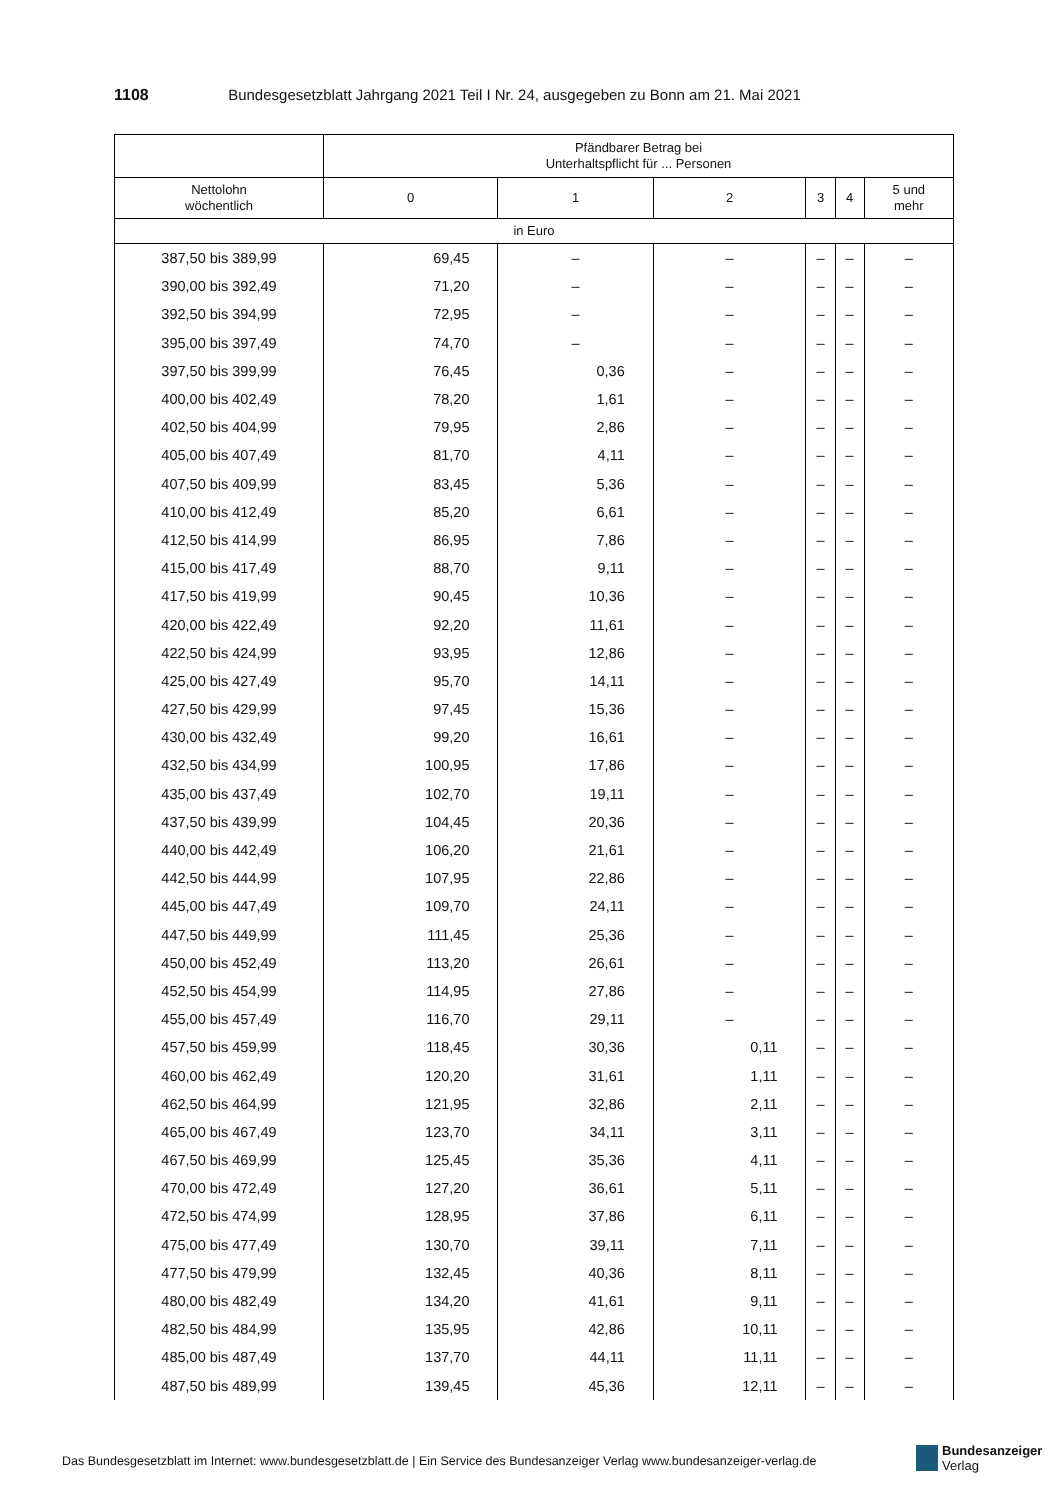1108 Bundesgesetzblatt Jahrgang 2021 Teil I Nr. 24, ausgegeben zu Bonn am 21. Mai 2021
| | Pfändbarer Betrag bei Unterhaltspflicht für ... Personen | | | | | |
| --- | --- | --- | --- | --- | --- | --- |
| Nettolohn wöchentlich | 0 | 1 | 2 | 3 | 4 | 5 und mehr |
| in Euro | | | | | | |
| 387,50 bis 389,99 | 69,45 | – | – | – | – | – |
| 390,00 bis 392,49 | 71,20 | – | – | – | – | – |
| 392,50 bis 394,99 | 72,95 | – | – | – | – | – |
| 395,00 bis 397,49 | 74,70 | – | – | – | – | – |
| 397,50 bis 399,99 | 76,45 | 0,36 | – | – | – | – |
| 400,00 bis 402,49 | 78,20 | 1,61 | – | – | – | – |
| 402,50 bis 404,99 | 79,95 | 2,86 | – | – | – | – |
| 405,00 bis 407,49 | 81,70 | 4,11 | – | – | – | – |
| 407,50 bis 409,99 | 83,45 | 5,36 | – | – | – | – |
| 410,00 bis 412,49 | 85,20 | 6,61 | – | – | – | – |
| 412,50 bis 414,99 | 86,95 | 7,86 | – | – | – | – |
| 415,00 bis 417,49 | 88,70 | 9,11 | – | – | – | – |
| 417,50 bis 419,99 | 90,45 | 10,36 | – | – | – | – |
| 420,00 bis 422,49 | 92,20 | 11,61 | – | – | – | – |
| 422,50 bis 424,99 | 93,95 | 12,86 | – | – | – | – |
| 425,00 bis 427,49 | 95,70 | 14,11 | – | – | – | – |
| 427,50 bis 429,99 | 97,45 | 15,36 | – | – | – | – |
| 430,00 bis 432,49 | 99,20 | 16,61 | – | – | – | – |
| 432,50 bis 434,99 | 100,95 | 17,86 | – | – | – | – |
| 435,00 bis 437,49 | 102,70 | 19,11 | – | – | – | – |
| 437,50 bis 439,99 | 104,45 | 20,36 | – | – | – | – |
| 440,00 bis 442,49 | 106,20 | 21,61 | – | – | – | – |
| 442,50 bis 444,99 | 107,95 | 22,86 | – | – | – | – |
| 445,00 bis 447,49 | 109,70 | 24,11 | – | – | – | – |
| 447,50 bis 449,99 | 111,45 | 25,36 | – | – | – | – |
| 450,00 bis 452,49 | 113,20 | 26,61 | – | – | – | – |
| 452,50 bis 454,99 | 114,95 | 27,86 | – | – | – | – |
| 455,00 bis 457,49 | 116,70 | 29,11 | – | – | – | – |
| 457,50 bis 459,99 | 118,45 | 30,36 | 0,11 | – | – | – |
| 460,00 bis 462,49 | 120,20 | 31,61 | 1,11 | – | – | – |
| 462,50 bis 464,99 | 121,95 | 32,86 | 2,11 | – | – | – |
| 465,00 bis 467,49 | 123,70 | 34,11 | 3,11 | – | – | – |
| 467,50 bis 469,99 | 125,45 | 35,36 | 4,11 | – | – | – |
| 470,00 bis 472,49 | 127,20 | 36,61 | 5,11 | – | – | – |
| 472,50 bis 474,99 | 128,95 | 37,86 | 6,11 | – | – | – |
| 475,00 bis 477,49 | 130,70 | 39,11 | 7,11 | – | – | – |
| 477,50 bis 479,99 | 132,45 | 40,36 | 8,11 | – | – | – |
| 480,00 bis 482,49 | 134,20 | 41,61 | 9,11 | – | – | – |
| 482,50 bis 484,99 | 135,95 | 42,86 | 10,11 | – | – | – |
| 485,00 bis 487,49 | 137,70 | 44,11 | 11,11 | – | – | – |
| 487,50 bis 489,99 | 139,45 | 45,36 | 12,11 | – | – | – |
Das Bundesgesetzblatt im Internet: www.bundesgesetzblatt.de | Ein Service des Bundesanzeiger Verlag www.bundesanzeiger-verlag.de
Bundesanzeiger
Verlag